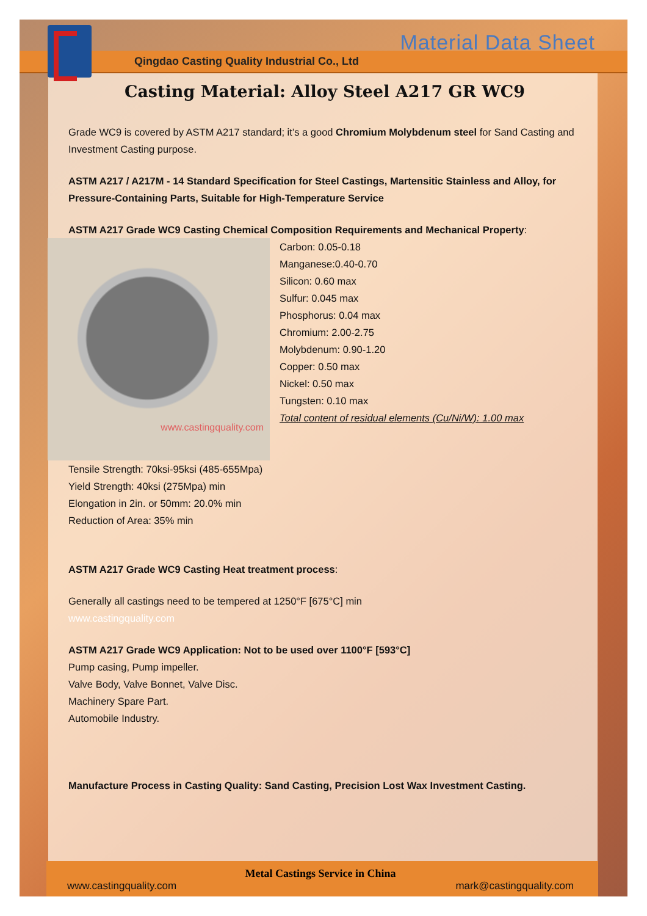Material Data Sheet
Qingdao Casting Quality Industrial Co., Ltd
Casting Material: Alloy Steel A217 GR WC9
Grade WC9 is covered by ASTM A217 standard; it’s a good Chromium Molybdenum steel for Sand Casting and Investment Casting purpose.
ASTM A217 / A217M - 14 Standard Specification for Steel Castings, Martensitic Stainless and Alloy, for Pressure-Containing Parts, Suitable for High-Temperature Service
ASTM A217 Grade WC9 Casting Chemical Composition Requirements and Mechanical Property:
www.castingquality.com
Carbon: 0.05-0.18
Manganese:0.40-0.70
Silicon: 0.60 max
Sulfur: 0.045 max
Phosphorus: 0.04 max
Chromium: 2.00-2.75
Molybdenum: 0.90-1.20
Copper: 0.50 max
Nickel: 0.50 max
Tungsten: 0.10 max
Total content of residual elements (Cu/Ni/W): 1.00 max
Tensile Strength: 70ksi-95ksi (485-655Mpa)
Yield Strength: 40ksi (275Mpa) min
Elongation in 2in. or 50mm: 20.0% min
Reduction of Area: 35% min
ASTM A217 Grade WC9 Casting Heat treatment process:
Generally all castings need to be tempered at 1250°F [675°C] min
www.castingquality.com
ASTM A217 Grade WC9 Application: Not to be used over 1100°F [593°C]
Pump casing, Pump impeller.
Valve Body, Valve Bonnet, Valve Disc.
Machinery Spare Part.
Automobile Industry.
Manufacture Process in Casting Quality: Sand Casting, Precision Lost Wax Investment Casting.
Metal Castings Service in China
www.castingquality.com mark@castingquality.com